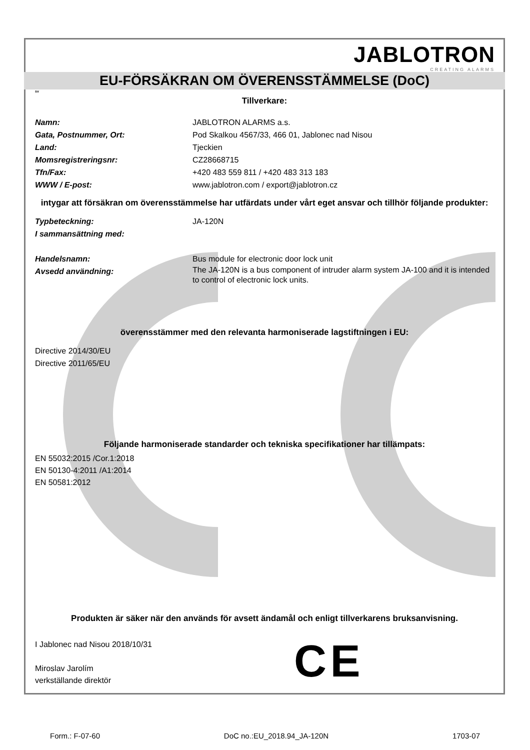JABLOTRON
CREATING ALARMS
EU-FÖRSÄKRAN OM ÖVERENSSTÄMMELSE (DoC)
sv
Tillverkare:
Namn: JABLOTRON ALARMS a.s.
Gata, Postnummer, Ort: Pod Skalkou 4567/33, 466 01, Jablonec nad Nisou
Land: Tjeckien
Momsregistreringsnr: CZ28668715
Tfn/Fax: +420 483 559 811 / +420 483 313 183
WWW / E-post: www.jablotron.com / export@jablotron.cz
intygar att försäkran om överensstämmelse har utfärdats under vårt eget ansvar och tillhör följande produkter:
Typbeteckning: JA-120N
I sammansättning med:
Handelsnamn: Bus module for electronic door lock unit
Avsedd användning:
The JA-120N is a bus component of intruder alarm system JA-100 and it is intended to control of electronic lock units.
överensstämmer med den relevanta harmoniserade lagstiftningen i EU:
Directive 2014/30/EU
Directive 2011/65/EU
Följande harmoniserade standarder och tekniska specifikationer har tillämpats:
EN 55032:2015 /Cor.1:2018
EN 50130-4:2011 /A1:2014
EN 50581:2012
Produkten är säker när den används för avsett ändamål och enligt tillverkarens bruksanvisning.
I Jablonec nad Nisou 2018/10/31
Miroslav Jarolím
verkställande direktör
C E
Form.: F-07-60 DoC no.:EU_2018.94_JA-120N 1703-07